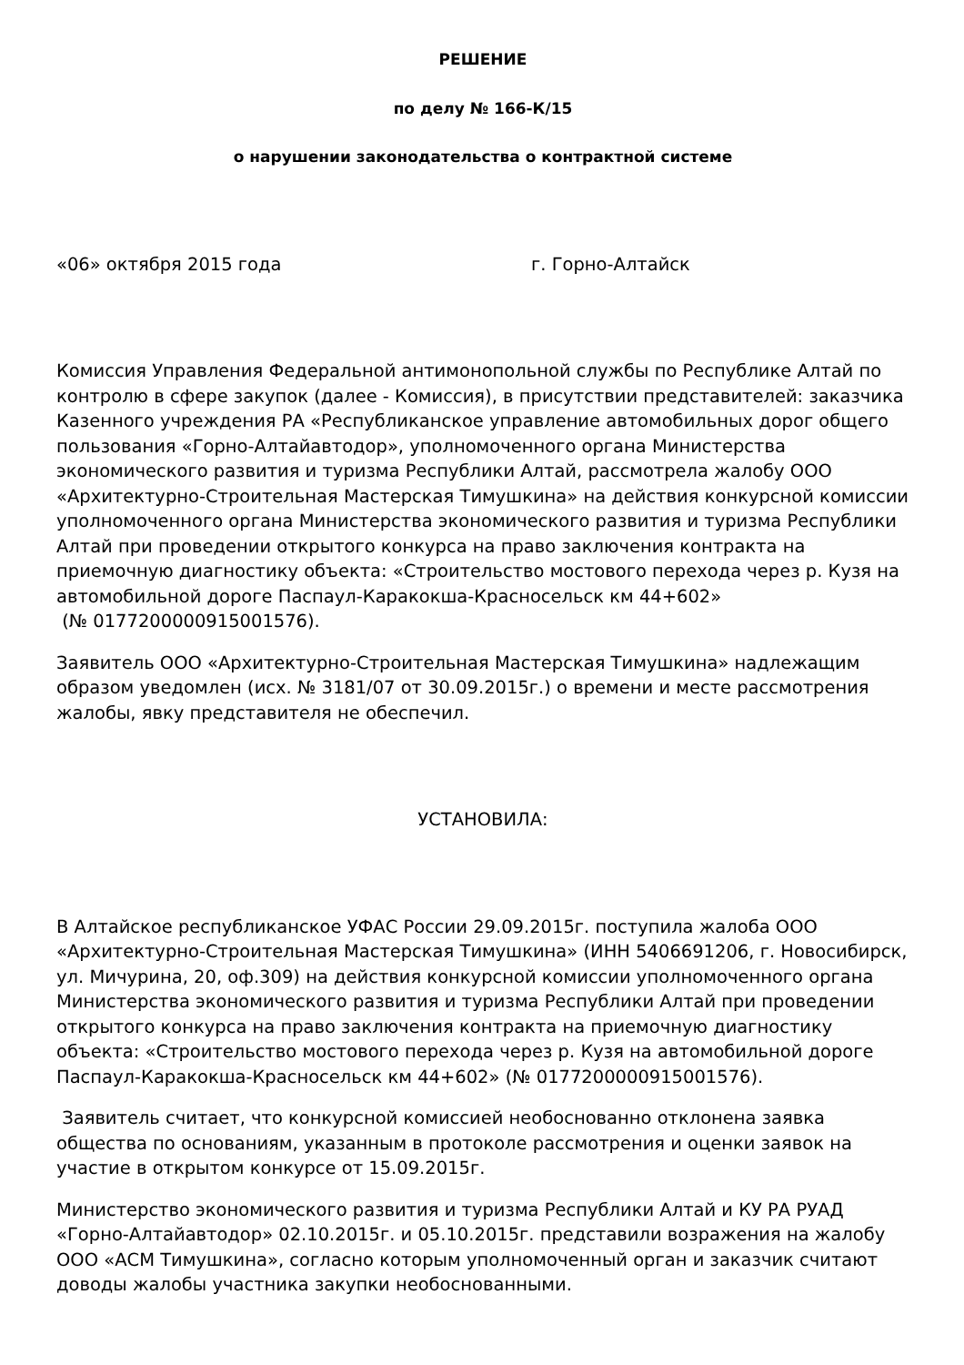РЕШЕНИЕ
по делу № 166-К/15
о нарушении законодательства о контрактной системе
«06» октября 2015 года г. Горно-Алтайск
Комиссия Управления Федеральной антимонопольной службы по Республике Алтай по контролю в сфере закупок (далее - Комиссия), в присутствии представителей: заказчика Казенного учреждения РА «Республиканское управление автомобильных дорог общего пользования «Горно-Алтайавтодор», уполномоченного органа Министерства экономического развития и туризма Республики Алтай, рассмотрела жалобу ООО «Архитектурно-Строительная Мастерская Тимушкина» на действия конкурсной комиссии уполномоченного органа Министерства экономического развития и туризма Республики Алтай при проведении открытого конкурса на право заключения контракта на приемочную диагностику объекта: «Строительство мостового перехода через р. Кузя на автомобильной дороге Паспаул-Каракокша-Красносельск км 44+602»
(№ 0177200000915001576).
Заявитель ООО «Архитектурно-Строительная Мастерская Тимушкина» надлежащим образом уведомлен (исх. № 3181/07 от 30.09.2015г.) о времени и месте рассмотрения жалобы, явку представителя не обеспечил.
УСТАНОВИЛА:
В Алтайское республиканское УФАС России 29.09.2015г. поступила жалоба ООО «Архитектурно-Строительная Мастерская Тимушкина» (ИНН 5406691206, г. Новосибирск, ул. Мичурина, 20, оф.309) на действия конкурсной комиссии уполномоченного органа Министерства экономического развития и туризма Республики Алтай при проведении открытого конкурса на право заключения контракта на приемочную диагностику объекта: «Строительство мостового перехода через р. Кузя на автомобильной дороге Паспаул-Каракокша-Красносельск км 44+602» (№ 0177200000915001576).
Заявитель считает, что конкурсной комиссией необоснованно отклонена заявка общества по основаниям, указанным в протоколе рассмотрения и оценки заявок на участие в открытом конкурсе от 15.09.2015г.
Министерство экономического развития и туризма Республики Алтай и КУ РА РУАД «Горно-Алтайавтодор» 02.10.2015г. и 05.10.2015г. представили возражения на жалобу ООО «АСМ Тимушкина», согласно которым уполномоченный орган и заказчик считают доводы жалобы участника закупки необоснованными.